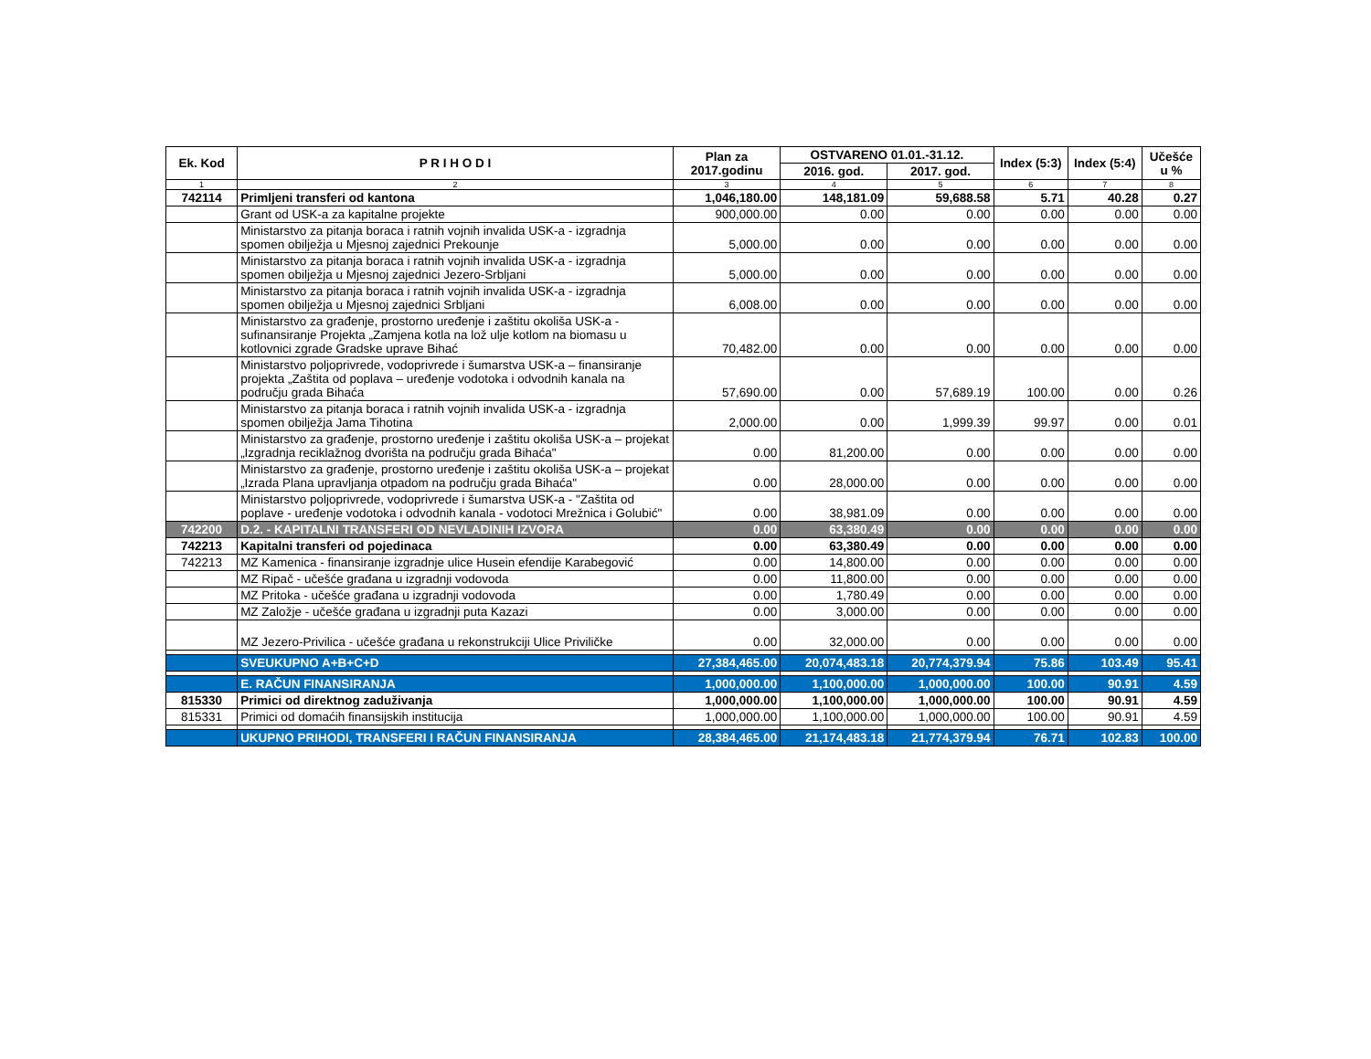| Ek. Kod | P R I H O D I | Plan za 2017.godinu | OSTVARENO 01.01.-31.12. | | Index (5:3) | Index (5:4) | Učešće u % |
| --- | --- | --- | --- | --- | --- | --- | --- |
| | | | 2016. god. | 2017. god. | | | |
| 1 | 2 | 3 | 4 | 5 | 6 | 7 | 8 |
| 742114 | Primljeni transferi od kantona | 1,046,180.00 | 148,181.09 | 59,688.58 | 5.71 | 40.28 | 0.27 |
| | Grant od USK-a za kapitalne projekte | 900,000.00 | 0.00 | 0.00 | 0.00 | 0.00 | 0.00 |
| | Ministarstvo za pitanja boraca i ratnih vojnih invalida USK-a - izgradnja spomen obilježja u Mjesnoj zajednici Prekounje | 5,000.00 | 0.00 | 0.00 | 0.00 | 0.00 | 0.00 |
| | Ministarstvo za pitanja boraca i ratnih vojnih invalida USK-a - izgradnja spomen obilježja u Mjesnoj zajednici Jezero-Srbljani | 5,000.00 | 0.00 | 0.00 | 0.00 | 0.00 | 0.00 |
| | Ministarstvo za pitanja boraca i ratnih vojnih invalida USK-a - izgradnja spomen obilježja u Mjesnoj zajednici Srbljani | 6,008.00 | 0.00 | 0.00 | 0.00 | 0.00 | 0.00 |
| | Ministarstvo za građenje, prostorno uređenje i zaštitu okoliša USK-a - sufinansiranje Projekta „Zamjena kotla na lož ulje kotlom na biomasu u kotlovnici zgrade Gradske uprave Bihać | 70,482.00 | 0.00 | 0.00 | 0.00 | 0.00 | 0.00 |
| | Ministarstvo poljoprivrede, vodoprivrede i šumarstva USK-a – finansiranje projekta „Zaštita od poplava – uređenje vodotoka i odvodnih kanala na području grada Bihaća | 57,690.00 | 0.00 | 57,689.19 | 100.00 | 0.00 | 0.26 |
| | Ministarstvo za pitanja boraca i ratnih vojnih invalida USK-a - izgradnja spomen obilježja Jama Tihotina | 2,000.00 | 0.00 | 1,999.39 | 99.97 | 0.00 | 0.01 |
| | Ministarstvo za građenje, prostorno uređenje i zaštitu okoliša USK-a – projekat „Izgradnja reciklažnog dvorišta na području grada Bihaća" | 0.00 | 81,200.00 | 0.00 | 0.00 | 0.00 | 0.00 |
| | Ministarstvo za građenje, prostorno uređenje i zaštitu okoliša USK-a – projekat „Izrada Plana upravljanja otpadom na području grada Bihaća" | 0.00 | 28,000.00 | 0.00 | 0.00 | 0.00 | 0.00 |
| | Ministarstvo poljoprivrede, vodoprivrede i šumarstva USK-a - "Zaštita od poplave - uređenje vodotoka i odvodnih kanala - vodotoci Mrežnica i Golubić" | 0.00 | 38,981.09 | 0.00 | 0.00 | 0.00 | 0.00 |
| 742200 | D.2. - KAPITALNI TRANSFERI OD NEVLADINIH IZVORA | 0.00 | 63,380.49 | 0.00 | 0.00 | 0.00 | 0.00 |
| 742213 | Kapitalni transferi od pojedinaca | 0.00 | 63,380.49 | 0.00 | 0.00 | 0.00 | 0.00 |
| 742213 | MZ Kamenica - finansiranje izgradnje ulice Husein efendije Karabegović | 0.00 | 14,800.00 | 0.00 | 0.00 | 0.00 | 0.00 |
| | MZ Ripač - učešće građana u izgradnji vodovoda | 0.00 | 11,800.00 | 0.00 | 0.00 | 0.00 | 0.00 |
| | MZ Pritoka - učešće građana u izgradnji vodovoda | 0.00 | 1,780.49 | 0.00 | 0.00 | 0.00 | 0.00 |
| | MZ Založje - učešće građana u izgradnji puta Kazazi | 0.00 | 3,000.00 | 0.00 | 0.00 | 0.00 | 0.00 |
| | MZ Jezero-Privilica - učešće građana u rekonstrukciji Ulice Priviličke | 0.00 | 32,000.00 | 0.00 | 0.00 | 0.00 | 0.00 |
| | SVEUKUPNO A+B+C+D | 27,384,465.00 | 20,074,483.18 | 20,774,379.94 | 75.86 | 103.49 | 95.41 |
| | E. RAČUN FINANSIRANJA | 1,000,000.00 | 1,100,000.00 | 1,000,000.00 | 100.00 | 90.91 | 4.59 |
| 815330 | Primici od direktnog zaduživanja | 1,000,000.00 | 1,100,000.00 | 1,000,000.00 | 100.00 | 90.91 | 4.59 |
| 815331 | Primici od domaćih finansijskih institucija | 1,000,000.00 | 1,100,000.00 | 1,000,000.00 | 100.00 | 90.91 | 4.59 |
| | UKUPNO PRIHODI, TRANSFERI I RAČUN FINANSIRANJA | 28,384,465.00 | 21,174,483.18 | 21,774,379.94 | 76.71 | 102.83 | 100.00 |